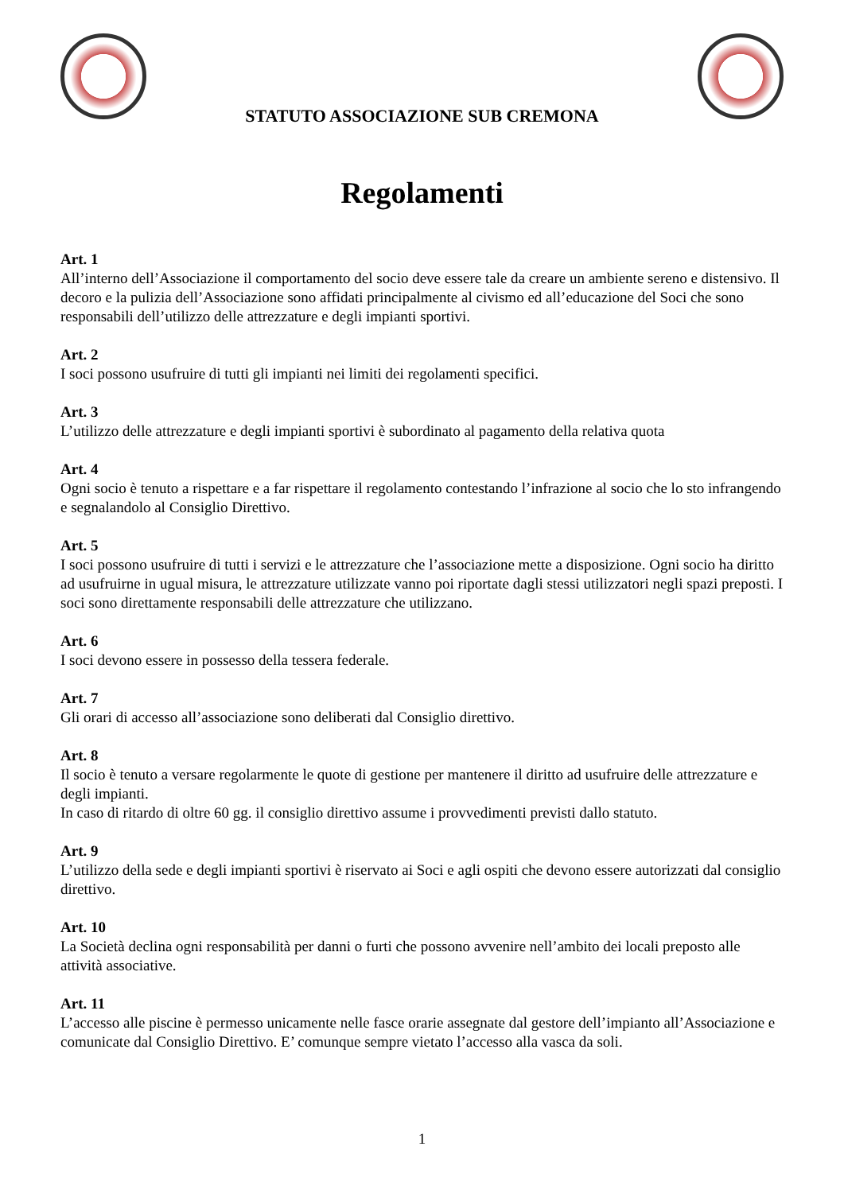STATUTO ASSOCIAZIONE SUB CREMONA
Regolamenti
Art. 1
All’interno dell’Associazione il comportamento del socio deve essere tale da creare un ambiente sereno e distensivo. Il decoro e la pulizia dell’Associazione sono affidati principalmente al civismo ed all’educazione del Soci che sono responsabili dell’utilizzo delle attrezzature e degli impianti sportivi.
Art. 2
I soci possono usufruire di tutti gli impianti nei limiti dei regolamenti specifici.
Art. 3
L’utilizzo delle attrezzature e degli impianti sportivi è subordinato al pagamento della relativa quota
Art. 4
Ogni socio è tenuto a rispettare e a far rispettare il regolamento contestando l’infrazione al socio che lo sto infrangendo e segnalandolo al Consiglio Direttivo.
Art. 5
I soci possono usufruire di tutti i servizi e le attrezzature che l’associazione mette a disposizione. Ogni socio ha diritto ad usufruirne in ugual misura, le attrezzature utilizzate vanno poi riportate dagli stessi utilizzatori negli spazi preposti. I soci sono direttamente responsabili delle attrezzature che utilizzano.
Art. 6
I soci devono essere in possesso della tessera federale.
Art. 7
Gli orari di accesso all’associazione sono deliberati dal Consiglio direttivo.
Art. 8
Il socio è tenuto a versare regolarmente le quote di gestione per mantenere il diritto ad usufruire delle attrezzature e degli impianti.
In caso di ritardo di oltre 60 gg. il consiglio direttivo assume i provvedimenti previsti dallo statuto.
Art. 9
L’utilizzo della sede e degli impianti sportivi è riservato ai Soci e agli ospiti che devono essere autorizzati dal consiglio direttivo.
Art. 10
La Società declina ogni responsabilità per danni o furti che possono avvenire nell’ambito dei locali preposto alle attività associative.
Art. 11
L’accesso alle piscine è permesso unicamente nelle fasce orarie assegnate dal gestore dell’impianto all’Associazione e comunicate dal Consiglio Direttivo. E’ comunque sempre vietato l’accesso alla vasca da soli.
1